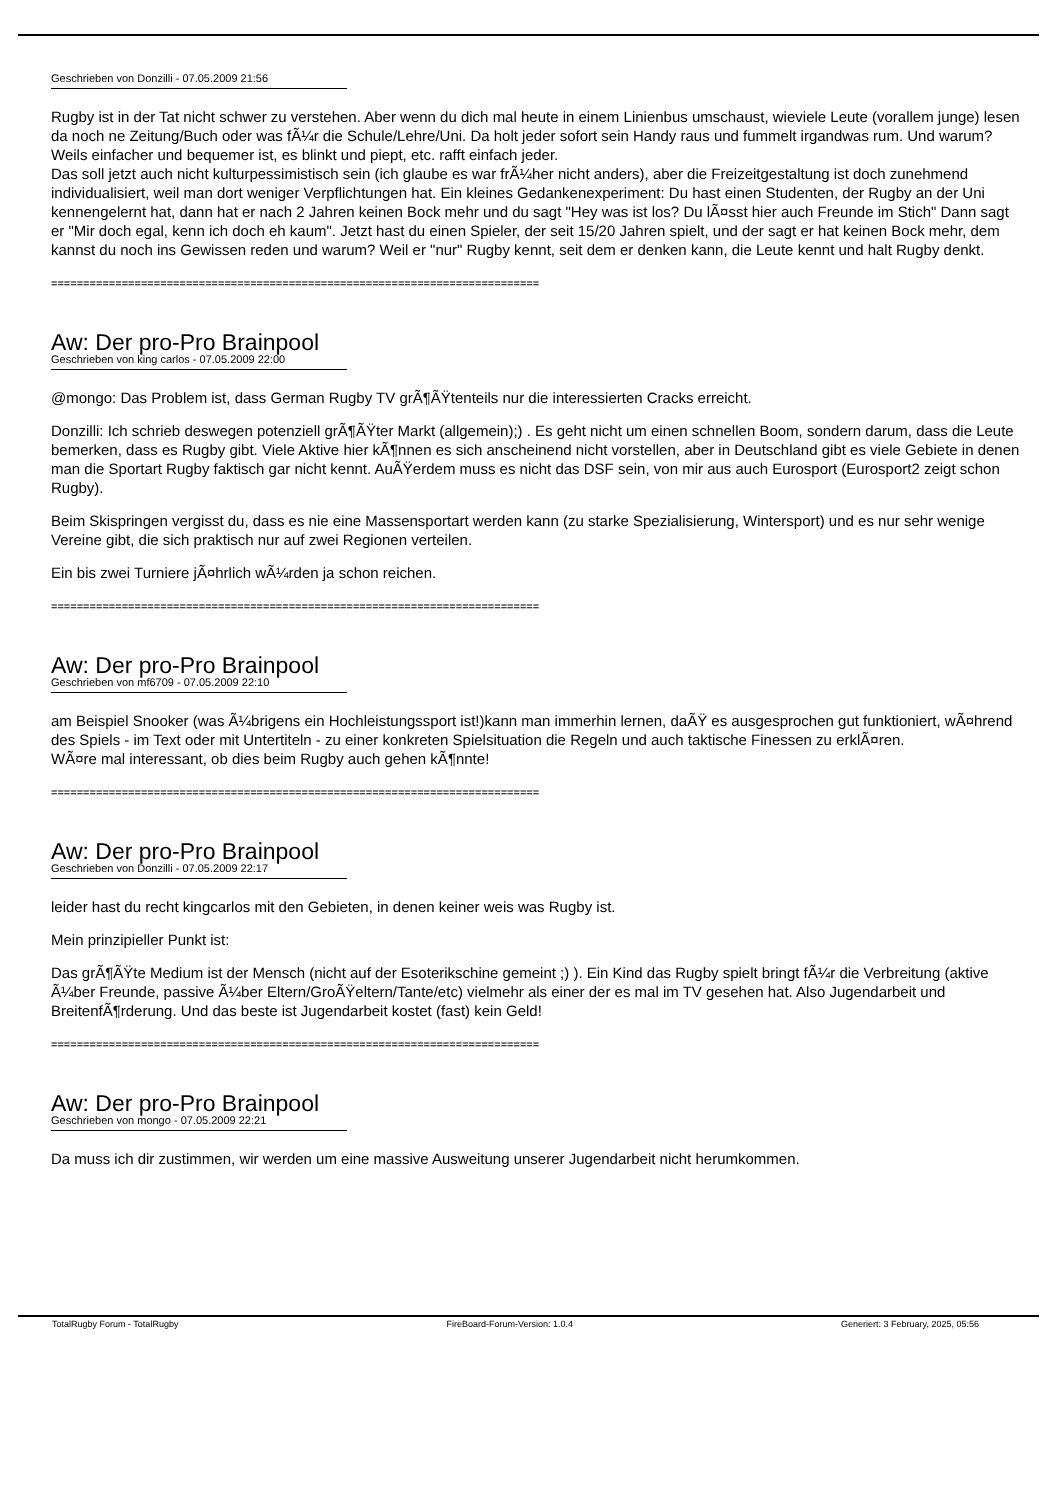Geschrieben von Donzilli - 07.05.2009 21:56
Rugby ist in der Tat nicht schwer zu verstehen. Aber wenn du dich mal heute in einem Linienbus umschaust, wieviele Leute (vorallem junge) lesen da noch ne Zeitung/Buch oder was fÃ¼r die Schule/Lehre/Uni. Da holt jeder sofort sein Handy raus und fummelt irgandwas rum. Und warum? Weils einfacher und bequemer ist, es blinkt und piept, etc. rafft einfach jeder.
Das soll jetzt auch nicht kulturpessimistisch sein (ich glaube es war frÃ¼her nicht anders), aber die Freizeitgestaltung ist doch zunehmend individualisiert, weil man dort weniger Verpflichtungen hat. Ein kleines Gedankenexperiment: Du hast einen Studenten, der Rugby an der Uni kennengelernt hat, dann hat er nach 2 Jahren keinen Bock mehr und du sagt "Hey was ist los? Du lÃ¤sst hier auch Freunde im Stich" Dann sagt er "Mir doch egal, kenn ich doch eh kaum". Jetzt hast du einen Spieler, der seit 15/20 Jahren spielt, und der sagt er hat keinen Bock mehr, dem kannst du noch ins Gewissen reden und warum? Weil er "nur" Rugby kennt, seit dem er denken kann, die Leute kennt und halt Rugby denkt.
============================================================================
Aw: Der pro-Pro Brainpool
Geschrieben von king carlos - 07.05.2009 22:00
@mongo: Das Problem ist, dass German Rugby TV grÃ¶ÃŸtenteils nur die interessierten Cracks erreicht.
Donzilli: Ich schrieb deswegen potenziell grÃ¶ÃŸter Markt (allgemein);) . Es geht nicht um einen schnellen Boom, sondern darum, dass die Leute bemerken, dass es Rugby gibt. Viele Aktive hier kÃ¶nnen es sich anscheinend nicht vorstellen, aber in Deutschland gibt es viele Gebiete in denen man die Sportart Rugby faktisch gar nicht kennt. AuÃŸerdem muss es nicht das DSF sein, von mir aus auch Eurosport (Eurosport2 zeigt schon Rugby).
Beim Skispringen vergisst du, dass es nie eine Massensportart werden kann (zu starke Spezialisierung, Wintersport) und es nur sehr wenige Vereine gibt, die sich praktisch nur auf zwei Regionen verteilen.
Ein bis zwei Turniere jÃ¤hrlich wÃ¼rden ja schon reichen.
============================================================================
Aw: Der pro-Pro Brainpool
Geschrieben von mf6709 - 07.05.2009 22:10
am Beispiel Snooker (was Ã¼brigens ein Hochleistungssport ist!)kann man immerhin lernen, daÃŸ es ausgesprochen gut funktioniert, wÃ¤hrend des Spiels - im Text oder mit Untertiteln - zu einer konkreten Spielsituation die Regeln und auch taktische Finessen zu erklÃ¤ren.
WÃ¤re mal interessant, ob dies beim Rugby auch gehen kÃ¶nnte!
============================================================================
Aw: Der pro-Pro Brainpool
Geschrieben von Donzilli - 07.05.2009 22:17
leider hast du recht kingcarlos mit den Gebieten, in denen keiner weis was Rugby ist.
Mein prinzipieller Punkt ist:
Das grÃ¶ÃŸte Medium ist der Mensch (nicht auf der Esoterikschine gemeint ;) ). Ein Kind das Rugby spielt bringt fÃ¼r die Verbreitung (aktive Ã¼ber Freunde, passive Ã¼ber Eltern/GroÃŸeltern/Tante/etc) vielmehr als einer der es mal im TV gesehen hat. Also Jugendarbeit und BreitenfÃ¶rderung. Und das beste ist Jugendarbeit kostet (fast) kein Geld!
============================================================================
Aw: Der pro-Pro Brainpool
Geschrieben von mongo - 07.05.2009 22:21
Da muss ich dir zustimmen, wir werden um eine massive Ausweitung unserer Jugendarbeit nicht herumkommen.
TotalRugby Forum - TotalRugby FireBoard-Forum-Version: 1.0.4 Generiert: 3 February, 2025, 05:56